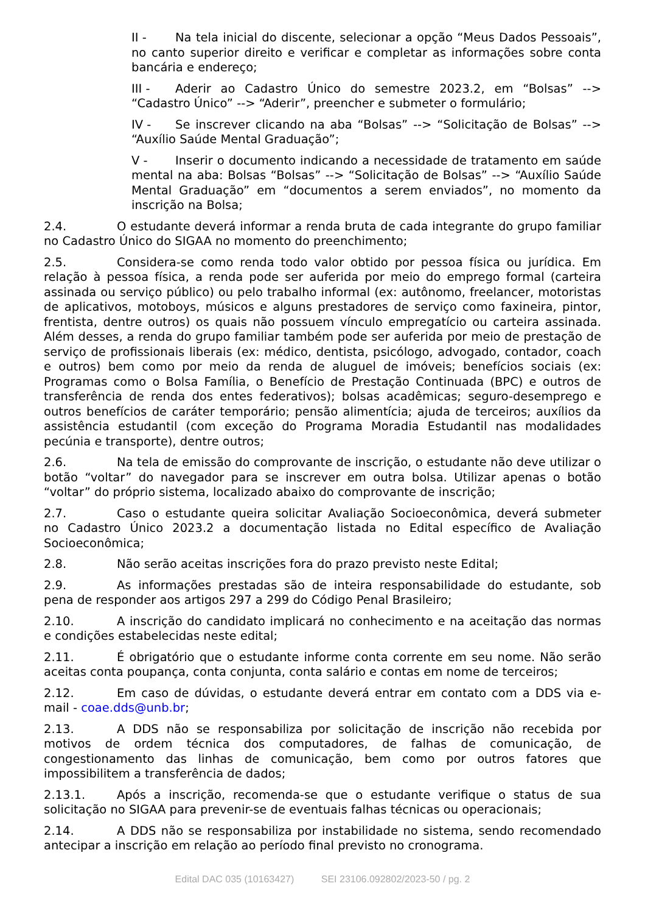II - Na tela inicial do discente, selecionar a opção “Meus Dados Pessoais”, no canto superior direito e verificar e completar as informações sobre conta bancária e endereço;
III - Aderir ao Cadastro Único do semestre 2023.2, em “Bolsas” --> “Cadastro Único” --> “Aderir”, preencher e submeter o formulário;
IV - Se inscrever clicando na aba “Bolsas” --> “Solicitação de Bolsas” --> “Auxílio Saúde Mental Graduação”;
V - Inserir o documento indicando a necessidade de tratamento em saúde mental na aba: Bolsas “Bolsas” --> “Solicitação de Bolsas” --> “Auxílio Saúde Mental Graduação” em “documentos a serem enviados”, no momento da inscrição na Bolsa;
2.4. O estudante deverá informar a renda bruta de cada integrante do grupo familiar no Cadastro Único do SIGAA no momento do preenchimento;
2.5. Considera-se como renda todo valor obtido por pessoa física ou jurídica. Em relação à pessoa física, a renda pode ser auferida por meio do emprego formal (carteira assinada ou serviço público) ou pelo trabalho informal (ex: autônomo, freelancer, motoristas de aplicativos, motoboys, músicos e alguns prestadores de serviço como faxineira, pintor, frentista, dentre outros) os quais não possuem vínculo empregatício ou carteira assinada. Além desses, a renda do grupo familiar também pode ser auferida por meio de prestação de serviço de profissionais liberais (ex: médico, dentista, psicólogo, advogado, contador, coach e outros) bem como por meio da renda de aluguel de imóveis; benefícios sociais (ex: Programas como o Bolsa Família, o Benefício de Prestação Continuada (BPC) e outros de transferência de renda dos entes federativos); bolsas acadêmicas; seguro-desemprego e outros benefícios de caráter temporário; pensão alimentícia; ajuda de terceiros; auxílios da assistência estudantil (com exceção do Programa Moradia Estudantil nas modalidades pecúnia e transporte), dentre outros;
2.6. Na tela de emissão do comprovante de inscrição, o estudante não deve utilizar o botão “voltar” do navegador para se inscrever em outra bolsa. Utilizar apenas o botão “voltar” do próprio sistema, localizado abaixo do comprovante de inscrição;
2.7. Caso o estudante queira solicitar Avaliação Socioeconômica, deverá submeter no Cadastro Único 2023.2 a documentação listada no Edital específico de Avaliação Socioeconômica;
2.8. Não serão aceitas inscrições fora do prazo previsto neste Edital;
2.9. As informações prestadas são de inteira responsabilidade do estudante, sob pena de responder aos artigos 297 a 299 do Código Penal Brasileiro;
2.10. A inscrição do candidato implicará no conhecimento e na aceitação das normas e condições estabelecidas neste edital;
2.11. É obrigatório que o estudante informe conta corrente em seu nome. Não serão aceitas conta poupança, conta conjunta, conta salário e contas em nome de terceiros;
2.12. Em caso de dúvidas, o estudante deverá entrar em contato com a DDS via e-mail - coae.dds@unb.br;
2.13. A DDS não se responsabiliza por solicitação de inscrição não recebida por motivos de ordem técnica dos computadores, de falhas de comunicação, de congestionamento das linhas de comunicação, bem como por outros fatores que impossibilitem a transferência de dados;
2.13.1. Após a inscrição, recomenda-se que o estudante verifique o status de sua solicitação no SIGAA para prevenir-se de eventuais falhas técnicas ou operacionais;
2.14. A DDS não se responsabiliza por instabilidade no sistema, sendo recomendado antecipar a inscrição em relação ao período final previsto no cronograma.
Edital DAC 035 (10163427) SEI 23106.092802/2023-50 / pg. 2